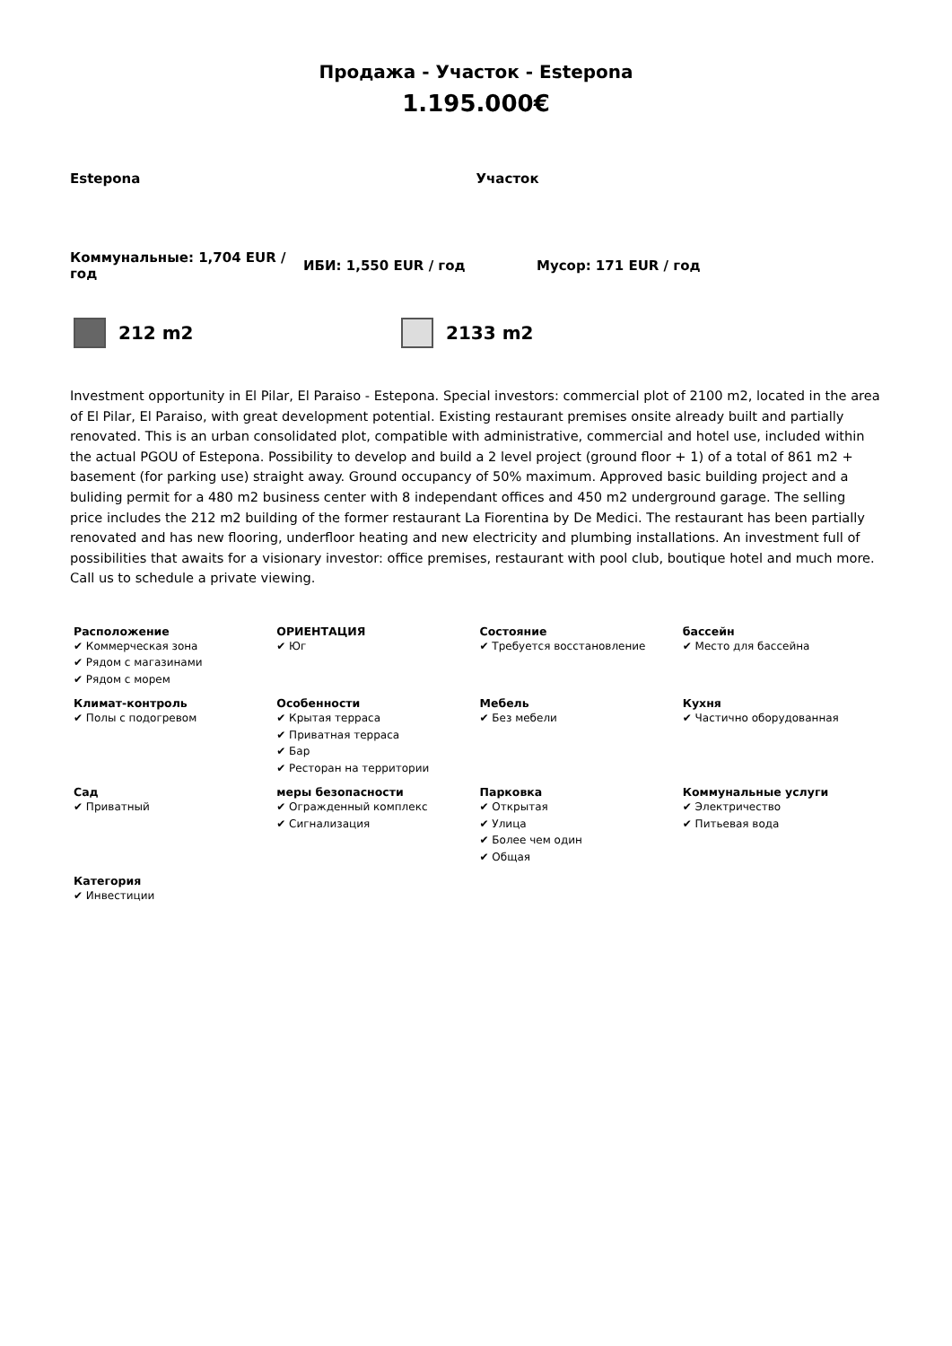Продажа - Участок - Estepona
1.195.000€
Estepona Участок
Коммунальные: 1,704 EUR / год
ИБИ: 1,550 EUR / год Мусор: 171 EUR / год
212 m2 2133 m2
Investment opportunity in El Pilar, El Paraiso - Estepona. Special investors: commercial plot of 2100 m2, located in the area of El Pilar, El Paraiso, with great development potential. Existing restaurant premises onsite already built and partially renovated. This is an urban consolidated plot, compatible with administrative, commercial and hotel use, included within the actual PGOU of Estepona. Possibility to develop and build a 2 level project (ground floor + 1) of a total of 861 m2 + basement (for parking use) straight away. Ground occupancy of 50% maximum. Approved basic building project and a buliding permit for a 480 m2 business center with 8 independant offices and 450 m2 underground garage. The selling price includes the 212 m2 building of the former restaurant La Fiorentina by De Medici. The restaurant has been partially renovated and has new flooring, underfloor heating and new electricity and plumbing installations. An investment full of possibilities that awaits for a visionary investor: office premises, restaurant with pool club, boutique hotel and much more. Call us to schedule a private viewing.
| Расположение ✔ Коммерческая зона ✔ Рядом с магазинами ✔ Рядом с морем | ОРИЕНТАЦИЯ ✔ Юг | Состояние ✔ Требуется восстановление | бассейн ✔ Место для бассейна |
| Климат-контроль ✔ Полы с подогревом | Особенности ✔ Крытая терраса ✔ Приватная терраса ✔ Бар ✔ Ресторан на территории | Мебель ✔ Без мебели | Кухня ✔ Частично оборудованная |
| Сад ✔ Приватный | меры безопасности ✔ Огражденный комплекс ✔ Сигнализация | Парковка ✔ Открытая ✔ Улица ✔ Более чем один ✔ Общая | Коммунальные услуги ✔ Электричество ✔ Питьевая вода |
| Категория ✔ Инвестиции | | | |